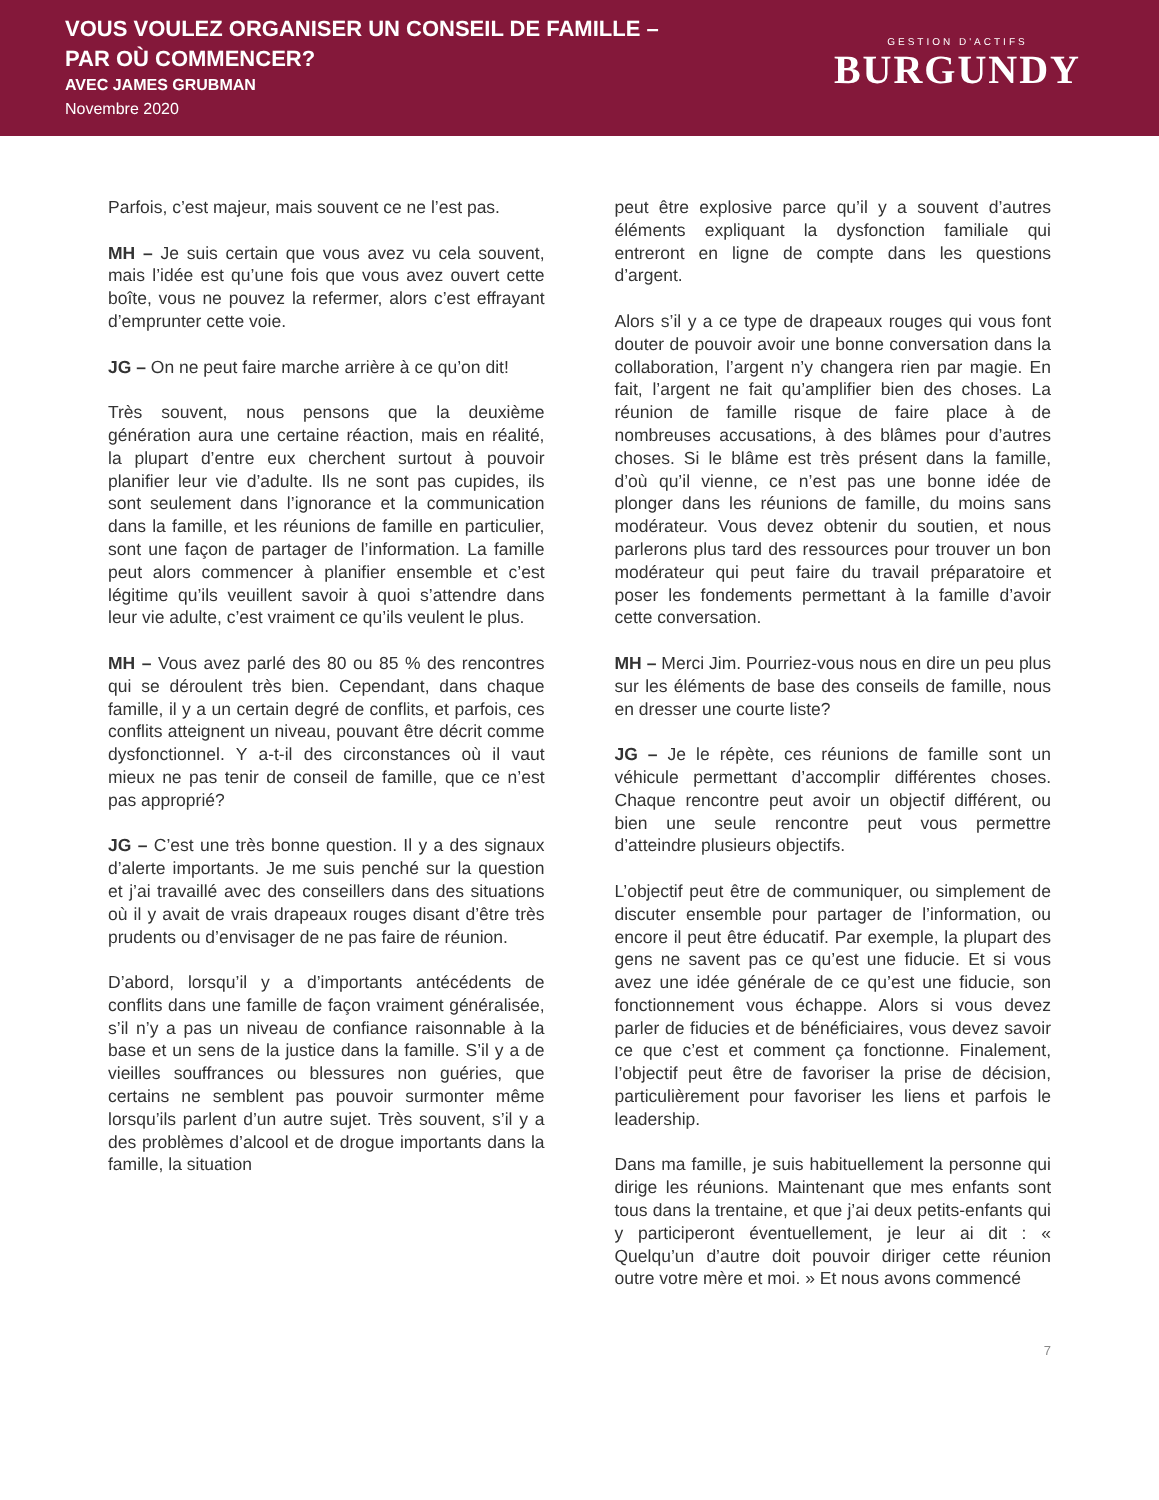VOUS VOULEZ ORGANISER UN CONSEIL DE FAMILLE –
PAR OÙ COMMENCER?
AVEC JAMES GRUBMAN
Novembre 2020
GESTION D'ACTIFS
BURGUNDY
Parfois, c’est majeur, mais souvent ce ne l’est pas.
MH – Je suis certain que vous avez vu cela souvent, mais l’idée est qu’une fois que vous avez ouvert cette boîte, vous ne pouvez la refermer, alors c’est effrayant d’emprunter cette voie.
JG – On ne peut faire marche arrière à ce qu’on dit!
Très souvent, nous pensons que la deuxième génération aura une certaine réaction, mais en réalité, la plupart d’entre eux cherchent surtout à pouvoir planifier leur vie d’adulte. Ils ne sont pas cupides, ils sont seulement dans l’ignorance et la communication dans la famille, et les réunions de famille en particulier, sont une façon de partager de l’information. La famille peut alors commencer à planifier ensemble et c’est légitime qu’ils veuillent savoir à quoi s’attendre dans leur vie adulte, c’est vraiment ce qu’ils veulent le plus.
MH – Vous avez parlé des 80 ou 85 % des rencontres qui se déroulent très bien. Cependant, dans chaque famille, il y a un certain degré de conflits, et parfois, ces conflits atteignent un niveau, pouvant être décrit comme dysfonctionnel. Y a-t-il des circonstances où il vaut mieux ne pas tenir de conseil de famille, que ce n’est pas approprié?
JG – C’est une très bonne question. Il y a des signaux d’alerte importants. Je me suis penché sur la question et j’ai travaillé avec des conseillers dans des situations où il y avait de vrais drapeaux rouges disant d’être très prudents ou d’envisager de ne pas faire de réunion.
D’abord, lorsqu’il y a d’importants antécédents de conflits dans une famille de façon vraiment généralisée, s’il n’y a pas un niveau de confiance raisonnable à la base et un sens de la justice dans la famille. S’il y a de vieilles souffrances ou blessures non guéries, que certains ne semblent pas pouvoir surmonter même lorsqu’ils parlent d’un autre sujet. Très souvent, s’il y a des problèmes d’alcool et de drogue importants dans la famille, la situation
peut être explosive parce qu’il y a souvent d’autres éléments expliquant la dysfonction familiale qui entreront en ligne de compte dans les questions d’argent.
Alors s’il y a ce type de drapeaux rouges qui vous font douter de pouvoir avoir une bonne conversation dans la collaboration, l’argent n’y changera rien par magie. En fait, l’argent ne fait qu’amplifier bien des choses. La réunion de famille risque de faire place à de nombreuses accusations, à des blâmes pour d’autres choses. Si le blâme est très présent dans la famille, d’où qu’il vienne, ce n’est pas une bonne idée de plonger dans les réunions de famille, du moins sans modérateur. Vous devez obtenir du soutien, et nous parlerons plus tard des ressources pour trouver un bon modérateur qui peut faire du travail préparatoire et poser les fondements permettant à la famille d’avoir cette conversation.
MH – Merci Jim. Pourriez-vous nous en dire un peu plus sur les éléments de base des conseils de famille, nous en dresser une courte liste?
JG – Je le répète, ces réunions de famille sont un véhicule permettant d’accomplir différentes choses. Chaque rencontre peut avoir un objectif différent, ou bien une seule rencontre peut vous permettre d’atteindre plusieurs objectifs.
L’objectif peut être de communiquer, ou simplement de discuter ensemble pour partager de l’information, ou encore il peut être éducatif. Par exemple, la plupart des gens ne savent pas ce qu’est une fiducie. Et si vous avez une idée générale de ce qu’est une fiducie, son fonctionnement vous échappe. Alors si vous devez parler de fiducies et de bénéficiaires, vous devez savoir ce que c’est et comment ça fonctionne. Finalement, l’objectif peut être de favoriser la prise de décision, particulièrement pour favoriser les liens et parfois le leadership.
Dans ma famille, je suis habituellement la personne qui dirige les réunions. Maintenant que mes enfants sont tous dans la trentaine, et que j’ai deux petits-enfants qui y participeront éventuellement, je leur ai dit : « Quelqu’un d’autre doit pouvoir diriger cette réunion outre votre mère et moi. » Et nous avons commencé
7